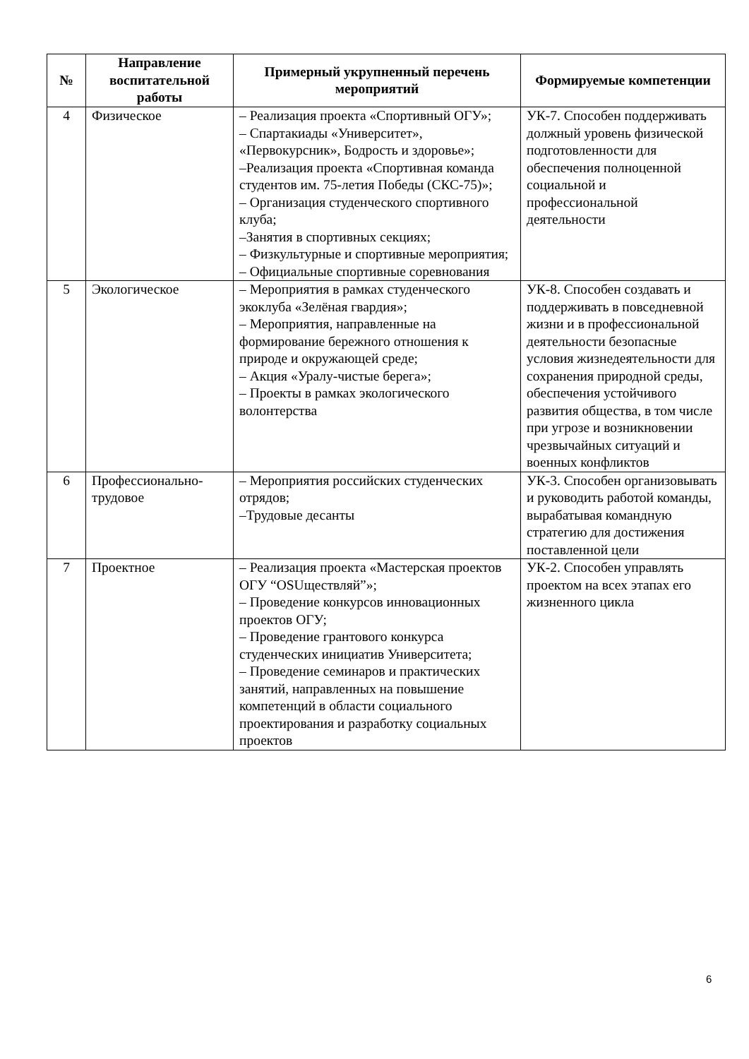| № | Направление воспитательной работы | Примерный укрупненный перечень мероприятий | Формируемые компетенции |
| --- | --- | --- | --- |
| 4 | Физическое | – Реализация проекта «Спортивный ОГУ»; – Спартакиады «Университет», «Первокурсник», Бодрость и здоровье»; –Реализация проекта «Спортивная команда студентов им. 75-летия Победы (СКС-75)»; – Организация студенческого спортивного клуба; –Занятия в спортивных секциях; – Физкультурные и спортивные мероприятия; – Официальные спортивные соревнования | УК-7. Способен поддерживать должный уровень физической подготовленности для обеспечения полноценной социальной и профессиональной деятельности |
| 5 | Экологическое | – Мероприятия в рамках студенческого экоклуба «Зелёная гвардия»; – Мероприятия, направленные на формирование бережного отношения к природе и окружающей среде; – Акция «Уралу-чистые берега»; – Проекты в рамках экологического волонтерства | УК-8. Способен создавать и поддерживать в повседневной жизни и в профессиональной деятельности безопасные условия жизнедеятельности для сохранения природной среды, обеспечения устойчивого развития общества, в том числе при угрозе и возникновении чрезвычайных ситуаций и военных конфликтов |
| 6 | Профессионально-трудовое | – Мероприятия российских студенческих отрядов; –Трудовые десанты | УК-3. Способен организовывать и руководить работой команды, вырабатывая командную стратегию для достижения поставленной цели |
| 7 | Проектное | – Реализация проекта «Мастерская проектов ОГУ “OSUществляй”»; – Проведение конкурсов инновационных проектов ОГУ; – Проведение грантового конкурса студенческих инициатив Университета; – Проведение семинаров и практических занятий, направленных на повышение компетенций в области социального проектирования и разработку социальных проектов | УК-2. Способен управлять проектом на всех этапах его жизненного цикла |
6